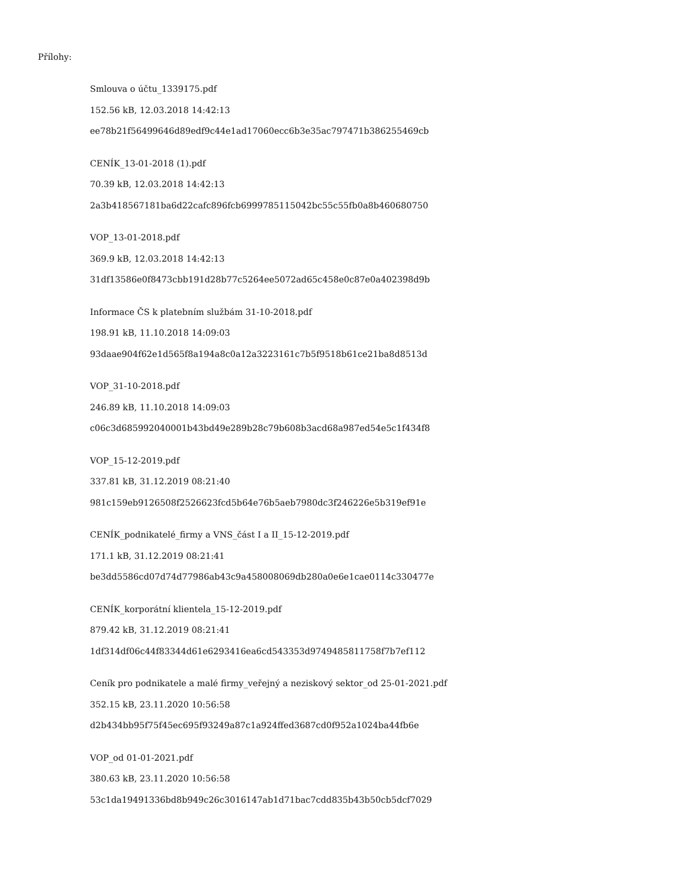Přílohy:
Smlouva o účtu_1339175.pdf
152.56 kB, 12.03.2018 14:42:13
ee78b21f56499646d89edf9c44e1ad17060ecc6b3e35ac797471b386255469cb
CENÍK_13-01-2018 (1).pdf
70.39 kB, 12.03.2018 14:42:13
2a3b418567181ba6d22cafc896fcb6999785115042bc55c55fb0a8b460680750
VOP_13-01-2018.pdf
369.9 kB, 12.03.2018 14:42:13
31df13586e0f8473cbb191d28b77c5264ee5072ad65c458e0c87e0a402398d9b
Informace ČS k platebním službám 31-10-2018.pdf
198.91 kB, 11.10.2018 14:09:03
93daae904f62e1d565f8a194a8c0a12a3223161c7b5f9518b61ce21ba8d8513d
VOP_31-10-2018.pdf
246.89 kB, 11.10.2018 14:09:03
c06c3d685992040001b43bd49e289b28c79b608b3acd68a987ed54e5c1f434f8
VOP_15-12-2019.pdf
337.81 kB, 31.12.2019 08:21:40
981c159eb9126508f2526623fcd5b64e76b5aeb7980dc3f246226e5b319ef91e
CENÍK_podnikatelé_firmy a VNS_část I a II_15-12-2019.pdf
171.1 kB, 31.12.2019 08:21:41
be3dd5586cd07d74d77986ab43c9a458008069db280a0e6e1cae0114c330477e
CENÍK_korporátní klientela_15-12-2019.pdf
879.42 kB, 31.12.2019 08:21:41
1df314df06c44f83344d61e6293416ea6cd543353d9749485811758f7b7ef112
Ceník pro podnikatele a malé firmy_veřejný a neziskový sektor_od 25-01-2021.pdf
352.15 kB, 23.11.2020 10:56:58
d2b434bb95f75f45ec695f93249a87c1a924ffed3687cd0f952a1024ba44fb6e
VOP_od 01-01-2021.pdf
380.63 kB, 23.11.2020 10:56:58
53c1da19491336bd8b949c26c3016147ab1d71bac7cdd835b43b50cb5dcf7029